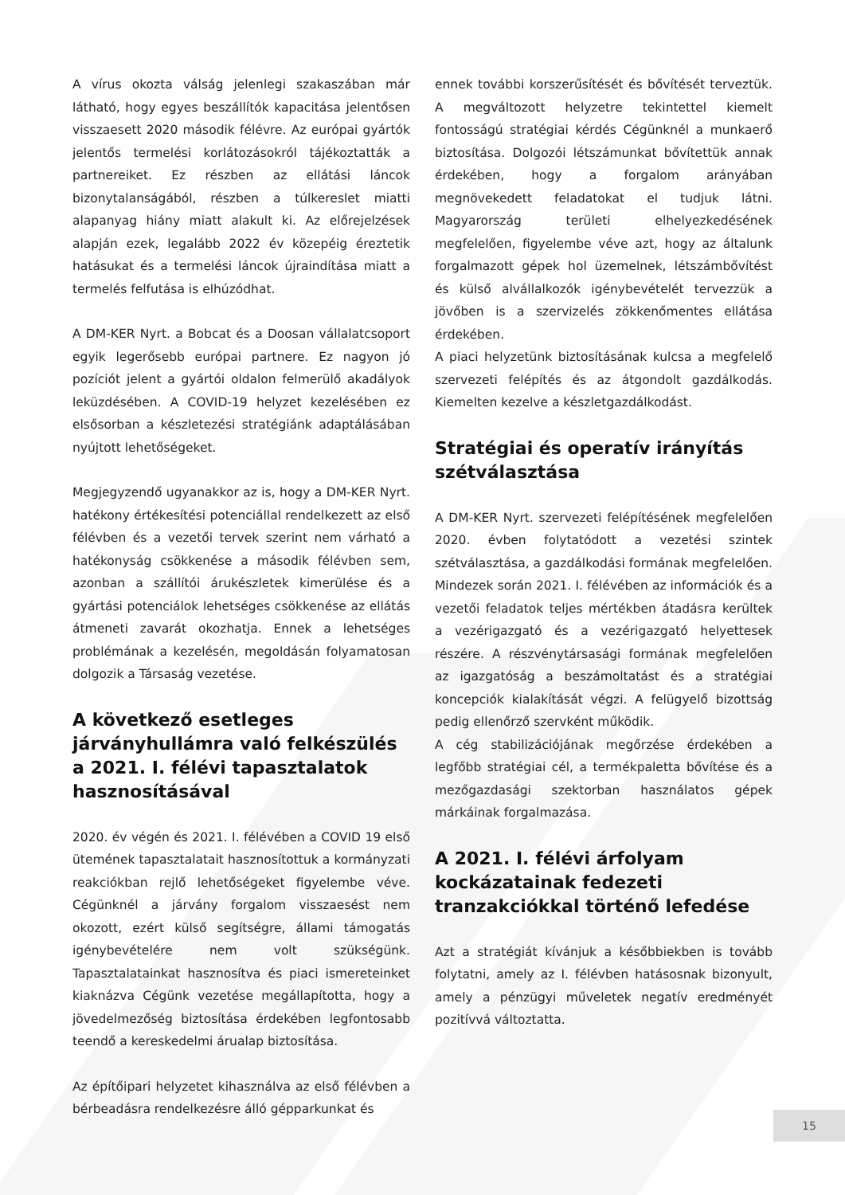A vírus okozta válság jelenlegi szakaszában már látható, hogy egyes beszállítók kapacitása jelentősen visszaesett 2020 második félévre. Az európai gyártók jelentős termelési korlátozásokról tájékoztatták a partnereiket. Ez részben az ellátási láncok bizonytalanságából, részben a túlkereslet miatti alapanyag hiány miatt alakult ki. Az előrejelzések alapján ezek, legalább 2022 év közepéig éreztetik hatásukat és a termelési láncok újraindítása miatt a termelés felfutása is elhúzódhat.
A DM-KER Nyrt. a Bobcat és a Doosan vállalatcsoport egyik legerősebb európai partnere. Ez nagyon jó pozíciót jelent a gyártói oldalon felmerülő akadályok leküzdésében. A COVID-19 helyzet kezelésében ez elsősorban a készletezési stratégiánk adaptálásában nyújtott lehetőségeket.
Megjegyzendő ugyanakkor az is, hogy a DM-KER Nyrt. hatékony értékesítési potenciállal rendelkezett az első félévben és a vezetői tervek szerint nem várható a hatékonyság csökkenése a második félévben sem, azonban a szállítói árukészletek kimerülése és a gyártási potenciálok lehetséges csökkenése az ellátás átmeneti zavarát okozhatja. Ennek a lehetséges problémának a kezelésén, megoldásán folyamatosan dolgozik a Társaság vezetése.
A következő esetleges járványhullámra való felkészülés a 2021. I. félévi tapasztalatok hasznosításával
2020. év végén és 2021. I. félévében a COVID 19 első ütemének tapasztalatait hasznosítottuk a kormányzati reakciókban rejlő lehetőségeket figyelembe véve. Cégünknél a járvány forgalom visszaesést nem okozott, ezért külső segítségre, állami támogatás igénybevételére nem volt szükségünk. Tapasztalatainkat hasznosítva és piaci ismereteinket kiaknázva Cégünk vezetése megállapította, hogy a jövedelmezőség biztosítása érdekében legfontosabb teendő a kereskedelmi árualap biztosítása.
Az építőipari helyzetet kihasználva az első félévben a bérbeadásra rendelkezésre álló gépparkunkat és
ennek további korszerűsítését és bővítését terveztük. A megváltozott helyzetre tekintettel kiemelt fontosságú stratégiai kérdés Cégünknél a munkaerő biztosítása. Dolgozói létszámunkat bővítettük annak érdekében, hogy a forgalom arányában megnövekedett feladatokat el tudjuk látni. Magyarország területi elhelyezkedésének megfelelően, figyelembe véve azt, hogy az általunk forgalmazott gépek hol üzemelnek, létszámbővítést és külső alvállalkozók igénybevételét tervezzük a jövőben is a szervizelés zökkenőmentes ellátása érdekében.
A piaci helyzetünk biztosításának kulcsa a megfelelő szervezeti felépítés és az átgondolt gazdálkodás. Kiemelten kezelve a készletgazdálkodást.
Stratégiai és operatív irányítás szétválasztása
A DM-KER Nyrt. szervezeti felépítésének megfelelően 2020. évben folytatódott a vezetési szintek szétválasztása, a gazdálkodási formának megfelelően. Mindezek során 2021. I. félévében az információk és a vezetői feladatok teljes mértékben átadásra kerültek a vezérigazgató és a vezérigazgató helyettesek részére. A részvénytársasági formának megfelelően az igazgatóság a beszámoltatást és a stratégiai koncepciók kialakítását végzi. A felügyelő bizottság pedig ellenőrző szervként működik.
A cég stabilizációjának megőrzése érdekében a legfőbb stratégiai cél, a termékpaletta bővítése és a mezőgazdasági szektorban használatos gépek márkáinak forgalmazása.
A 2021. I. félévi árfolyam kockázatainak fedezeti tranzakciókkal történő lefedése
Azt a stratégiát kívánjuk a későbbiekben is tovább folytatni, amely az I. félévben hatásosnak bizonyult, amely a pénzügyi műveletek negatív eredményét pozitívvá változtatta.
15